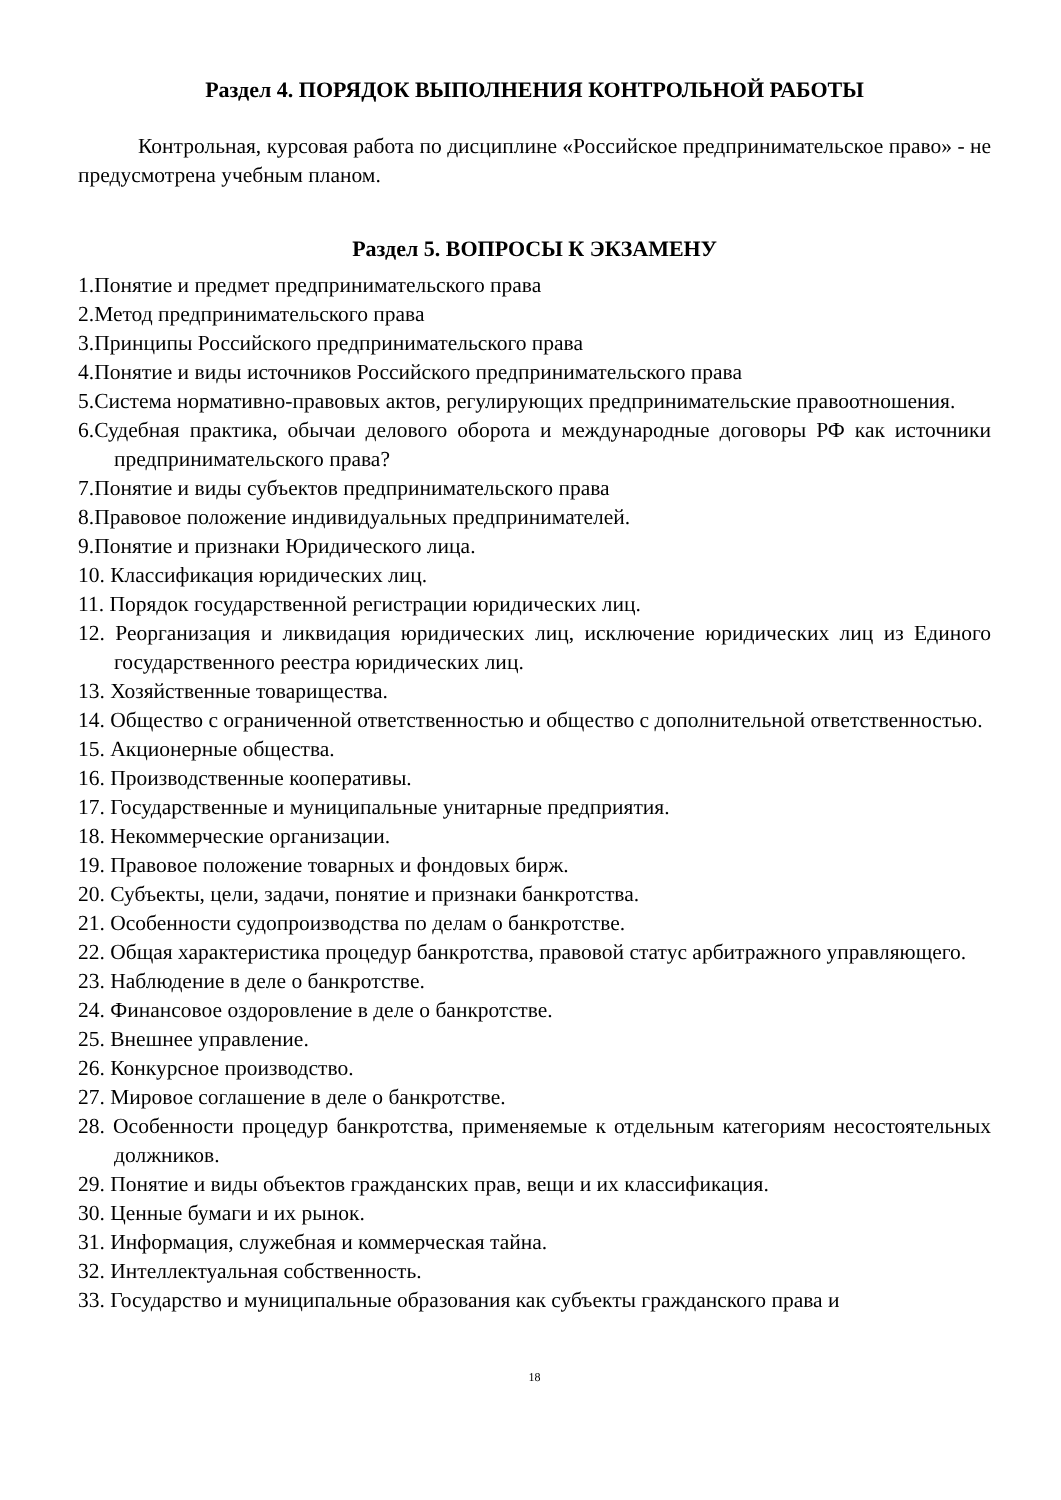Раздел 4. ПОРЯДОК ВЫПОЛНЕНИЯ КОНТРОЛЬНОЙ РАБОТЫ
Контрольная, курсовая работа по дисциплине «Российское предпринимательское право» - не предусмотрена учебным планом.
Раздел 5. ВОПРОСЫ К ЭКЗАМЕНУ
1.Понятие и предмет предпринимательского права
2.Метод предпринимательского права
3.Принципы Российского предпринимательского права
4.Понятие и виды источников Российского предпринимательского права
5.Система нормативно-правовых актов, регулирующих предпринимательские правоотношения.
6.Судебная практика, обычаи делового оборота и международные договоры РФ как источники предпринимательского права?
7.Понятие и виды субъектов предпринимательского права
8.Правовое положение индивидуальных предпринимателей.
9.Понятие и признаки Юридического лица.
10. Классификация юридических лиц.
11. Порядок государственной регистрации юридических лиц.
12. Реорганизация и ликвидация юридических лиц, исключение юридических лиц из Единого государственного реестра юридических лиц.
13. Хозяйственные товарищества.
14. Общество с ограниченной ответственностью и общество с дополнительной ответственностью.
15. Акционерные общества.
16. Производственные кооперативы.
17. Государственные и муниципальные унитарные предприятия.
18. Некоммерческие организации.
19. Правовое положение товарных и фондовых бирж.
20. Субъекты, цели, задачи, понятие и признаки банкротства.
21. Особенности судопроизводства по делам о банкротстве.
22. Общая характеристика процедур банкротства, правовой статус арбитражного управляющего.
23. Наблюдение в деле о банкротстве.
24. Финансовое оздоровление в деле о банкротстве.
25. Внешнее управление.
26. Конкурсное производство.
27. Мировое соглашение в деле о банкротстве.
28. Особенности процедур банкротства, применяемые к отдельным категориям несостоятельных должников.
29. Понятие и виды объектов гражданских прав, вещи и их классификация.
30. Ценные бумаги и их рынок.
31. Информация, служебная и коммерческая тайна.
32. Интеллектуальная собственность.
33. Государство и муниципальные образования как субъекты гражданского права и
18